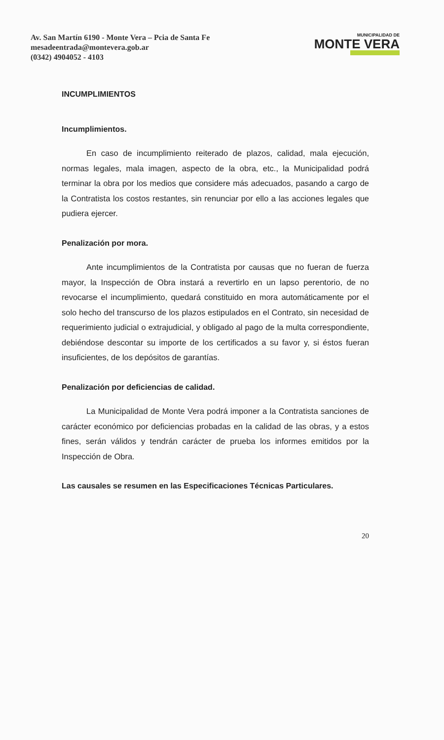Av. San Martín 6190 - Monte Vera – Pcia de Santa Fe
mesadeentrada@montevera.gob.ar
(0342) 4904052 - 4103
MUNICIPALIDAD DE
MONTE VERA
INCUMPLIMIENTOS
Incumplimientos.
En caso de incumplimiento reiterado de plazos, calidad, mala ejecución, normas legales, mala imagen, aspecto de la obra, etc., la Municipalidad podrá terminar la obra por los medios que considere más adecuados, pasando a cargo de la Contratista los costos restantes, sin renunciar por ello a las acciones legales que pudiera ejercer.
Penalización por mora.
Ante incumplimientos de la Contratista por causas que no fueran de fuerza mayor, la Inspección de Obra instará a revertirlo en un lapso perentorio, de no revocarse el incumplimiento, quedará constituido en mora automáticamente por el solo hecho del transcurso de los plazos estipulados en el Contrato, sin necesidad de requerimiento judicial o extrajudicial, y obligado al pago de la multa correspondiente, debiéndose descontar su importe de los certificados a su favor y, si éstos fueran insuficientes, de los depósitos de garantías.
Penalización por deficiencias de calidad.
La Municipalidad de Monte Vera podrá imponer a la Contratista sanciones de carácter económico por deficiencias probadas en la calidad de las obras, y a estos fines, serán válidos y tendrán carácter de prueba los informes emitidos por la Inspección de Obra.
Las causales se resumen en las Especificaciones Técnicas Particulares.
20